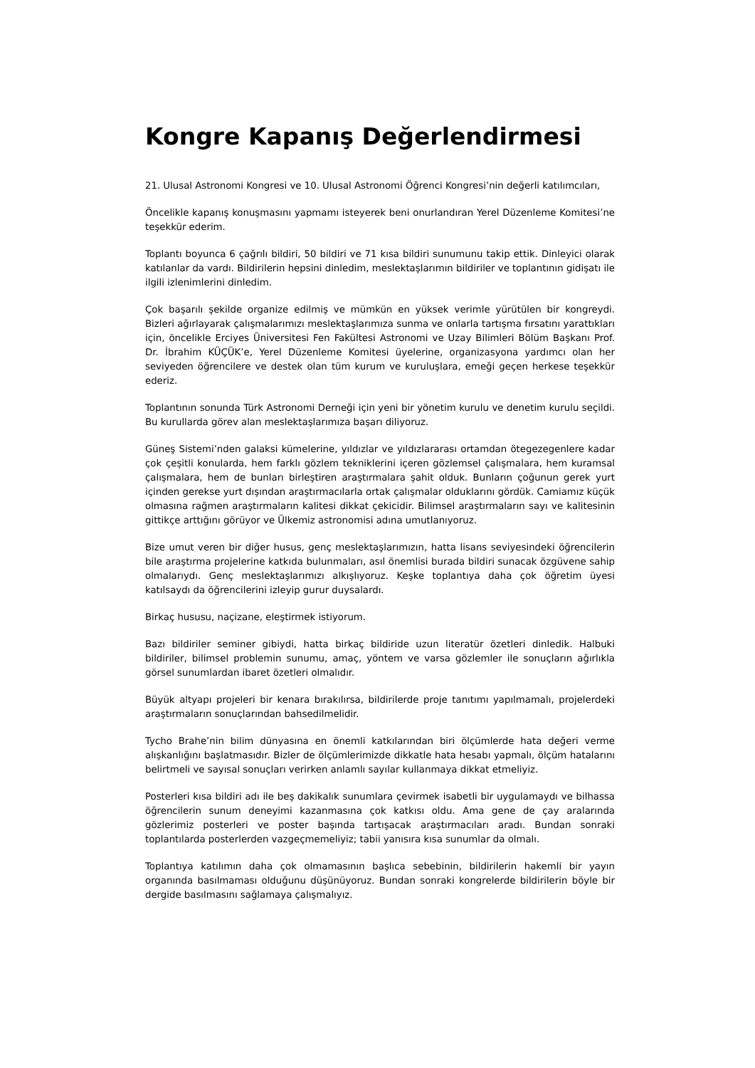Kongre Kapanış Değerlendirmesi
21. Ulusal Astronomi Kongresi ve 10. Ulusal Astronomi Öğrenci Kongresi’nin değerli katılımcıları,
Öncelikle kapanış konuşmasını yapmamı isteyerek beni onurlandıran Yerel Düzenleme Komitesi’ne teşekkür ederim.
Toplantı boyunca 6 çağrılı bildiri, 50 bildiri ve 71 kısa bildiri sunumunu takip ettik. Dinleyici olarak katılanlar da vardı. Bildirilerin hepsini dinledim, meslektaşlarımın bildiriler ve toplantının gidişatı ile ilgili izlenimlerini dinledim.
Çok başarılı şekilde organize edilmiş ve mümkün en yüksek verimle yürütülen bir kongreydi. Bizleri ağırlayarak çalışmalarımızı meslektaşlarımıza sunma ve onlarla tartışma fırsatını yarattıkları için, öncelikle Erciyes Üniversitesi Fen Fakültesi Astronomi ve Uzay Bilimleri Bölüm Başkanı Prof. Dr. İbrahim KÜÇÜK’e, Yerel Düzenleme Komitesi üyelerine, organizasyona yardımcı olan her seviyeden öğrencilere ve destek olan tüm kurum ve kuruluşlara, emeği geçen herkese teşekkür ederiz.
Toplantının sonunda Türk Astronomi Derneği için yeni bir yönetim kurulu ve denetim kurulu seçildi. Bu kurullarda görev alan meslektaşlarımıza başarı diliyoruz.
Güneş Sistemi’nden galaksi kümelerine, yıldızlar ve yıldızlararası ortamdan ötegezegenlere kadar çok çeşitli konularda, hem farklı gözlem tekniklerini içeren gözlemsel çalışmalara, hem kuramsal çalışmalara, hem de bunları birleştiren araştırmalara şahit olduk. Bunların çoğunun gerek yurt içinden gerekse yurt dışından araştırmacılarla ortak çalışmalar olduklarını gördük. Camiamız küçük olmasına rağmen araştırmaların kalitesi dikkat çekicidir. Bilimsel araştırmaların sayı ve kalitesinin gittikçe arttığını görüyor ve Ülkemiz astronomisi adına umutlanıyoruz.
Bize umut veren bir diğer husus, genç meslektaşlarımızın, hatta lisans seviyesindeki öğrencilerin bile araştırma projelerine katkıda bulunmaları, asıl önemlisi burada bildiri sunacak özgüvene sahip olmalarıydı. Genç meslektaşlarımızı alkışlıyoruz. Keşke toplantıya daha çok öğretim üyesi katılsaydı da öğrencilerini izleyip gurur duysalardı.
Birkaç hususu, naçizane, eleştirmek istiyorum.
Bazı bildiriler seminer gibiydi, hatta birkaç bildiride uzun literatür özetleri dinledik. Halbuki bildiriler, bilimsel problemin sunumu, amaç, yöntem ve varsa gözlemler ile sonuçların ağırlıkla görsel sunumlardan ibaret özetleri olmalıdır.
Büyük altyapı projeleri bir kenara bırakılırsa, bildirilerde proje tanıtımı yapılmamalı, projelerdeki araştırmaların sonuçlarından bahsedilmelidir.
Tycho Brahe’nin bilim dünyasına en önemli katkılarından biri ölçümlerde hata değeri verme alışkanlığını başlatmasıdır. Bizler de ölçümlerimizde dikkatle hata hesabı yapmalı, ölçüm hatalarını belirtmeli ve sayısal sonuçları verirken anlamlı sayılar kullanmaya dikkat etmeliyiz.
Posterleri kısa bildiri adı ile beş dakikalık sunumlara çevirmek isabetli bir uygulamaydı ve bilhassa öğrencilerin sunum deneyimi kazanmasına çok katkısı oldu. Ama gene de çay aralarında gözlerimiz posterleri ve poster başında tartışacak araştırmacıları aradı. Bundan sonraki toplantılarda posterlerden vazgeçmemeliyiz; tabii yanısıra kısa sunumlar da olmalı.
Toplantıya katılımın daha çok olmamasının başlıca sebebinin, bildirilerin hakemli bir yayın organında basılmaması olduğunu düşünüyoruz. Bundan sonraki kongrelerde bildirilerin böyle bir dergide basılmasını sağlamaya çalışmalıyız.